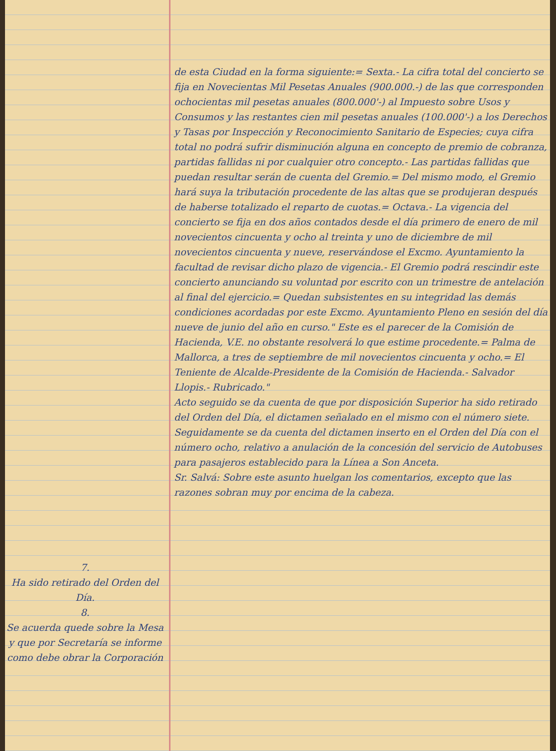7.
Ha sido retirado del Orden del Día.
8.
Se acuerda quede sobre la Mesa y que por Secretaría se informe como debe obrar la Corporación
de esta Ciudad en la forma siguiente:= Sexta.- La cifra total del concierto se fija en Novecientas Mil Pesetas Anuales (900.000.-) de las que corresponden ochocientas mil pesetas anuales (800.000'-) al Impuesto sobre Usos y Consumos y las restantes cien mil pesetas anuales (100.000'-) a los Derechos y Tasas por Inspección y Reconocimiento Sanitario de Especies; cuya cifra total no podrá sufrir disminución alguna en concepto de premio de cobranza, partidas fallidas ni por cualquier otro concepto.- Las partidas fallidas que puedan resultar serán de cuenta del Gremio.= Del mismo modo, el Gremio hará suya la tributación procedente de las altas que se produjeran después de haberse totalizado el reparto de cuotas.= Octava.- La vigencia del concierto se fija en dos años contados desde el día primero de enero de mil novecientos cincuenta y ocho al treinta y uno de diciembre de mil novecientos cincuenta y nueve, reservándose el Excmo. Ayuntamiento la facultad de revisar dicho plazo de vigencia.- El Gremio podrá rescindir este concierto anunciando su voluntad por escrito con un trimestre de antelación al final del ejercicio.= Quedan subsistentes en su integridad las demás condiciones acordadas por este Excmo. Ayuntamiento Pleno en sesión del día nueve de junio del año en curso." Este es el parecer de la Comisión de Hacienda, V.E. no obstante resolverá lo que estime procedente.= Palma de Mallorca, a tres de septiembre de mil novecientos cincuenta y ocho.= El Teniente de Alcalde-Presidente de la Comisión de Hacienda.- Salvador Llopis.- Rubricado."
Acto seguido se da cuenta de que por disposición Superior ha sido retirado del Orden del Día, el dictamen señalado en el mismo con el número siete.
Seguidamente se da cuenta del dictamen inserto en el Orden del Día con el número ocho, relativo a anulación de la concesión del servicio de Autobuses para pasajeros establecido para la Línea a Son Anceta.
Sr. Salvá: Sobre este asunto huelgan los comentarios, excepto que las razones sobran muy por encima de la cabeza.